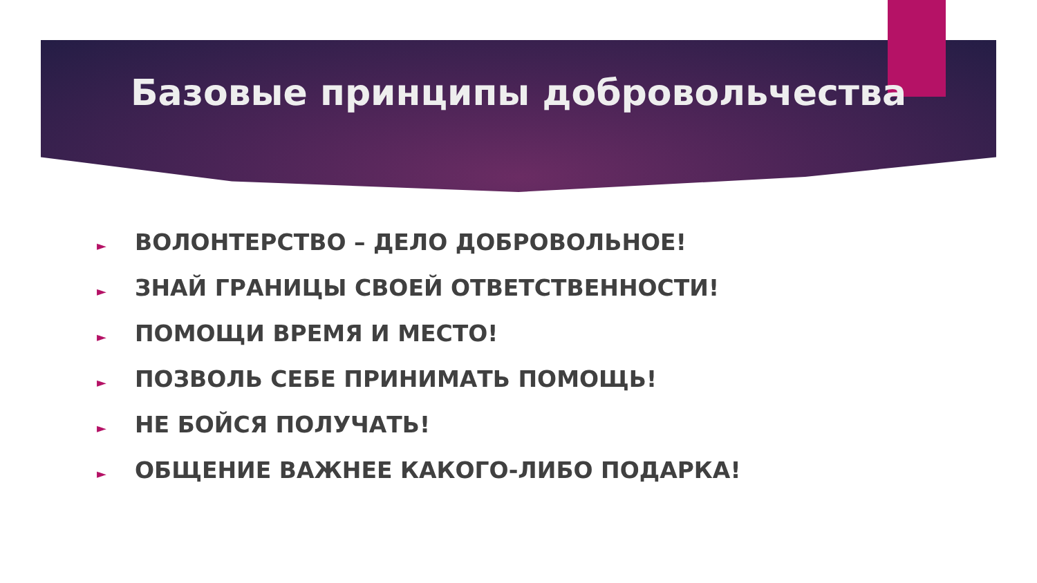Базовые принципы добровольчества
► ВОЛОНТЕРСТВО – ДЕЛО ДОБРОВОЛЬНОЕ!
► ЗНАЙ ГРАНИЦЫ СВОЕЙ ОТВЕТСТВЕННОСТИ!
► ПОМОЩИ ВРЕМЯ И МЕСТО!
► ПОЗВОЛЬ СЕБЕ ПРИНИМАТЬ ПОМОЩЬ!
► НЕ БОЙСЯ ПОЛУЧАТЬ!
► ОБЩЕНИЕ ВАЖНЕЕ КАКОГО-ЛИБО ПОДАРКА!